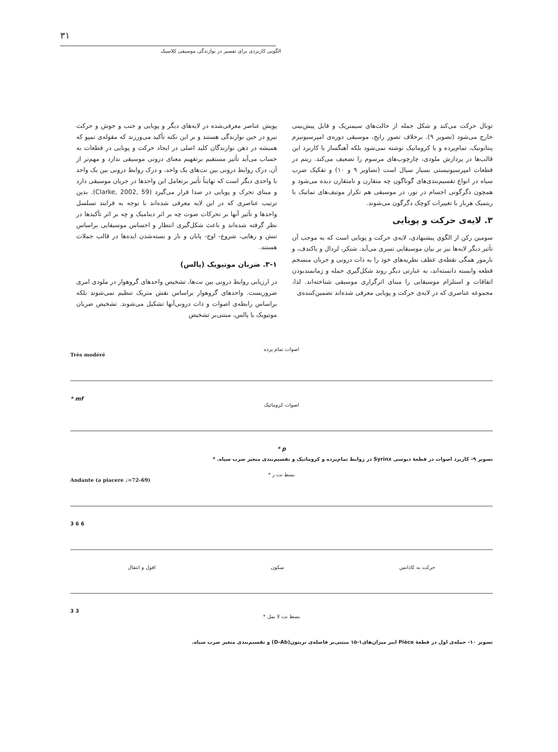۳۱
الگویی کاربردی برای تفسیر در نوازندگی موسیقی کلاسیک
تونال حرکت می‌کند و شکل جمله از حالت‌های سیمتریک و قابل پیش‌بینی خارج می‌شود (تصویر ۹). برخلاف تصور رایج، موسیقی دوره‌ی امپرسیونیزم پنتاتونیک، تمام‌پرده و یا کروماتیک نوشته نمی‌شود بلکه آهنگساز با کاربرد این قالب‌ها در پردازش ملودی، چارچوب‌های مرسوم را تضعیف می‌کند. ریتم در قطعات امپرسیونیستی بسیار سیال است (تصاویر ۹ و ۱۰) و تفکیک ضرب سیاه در انواع تقسیم‌بندی‌های گوناگون چه متقارن و نامتقارن دیده می‌شود و همچون دگرگونی اجسام در نور، در موسیقی هم تکرار موتیف‌های تماتیک یا ریتمیک هربار با تغییرات کوچک دگرگون می‌شوند.
۳. لایه‌ی حرکت و پویایی
سومین رکن از الگوی پیشنهادی، لایه‌ی حرکت و پویایی است که به موجب آن تأثیر دیگر لایه‌ها نیز بر بیان موسیقایی تسری می‌آبد. شنکر، لردال و یاکندف، و نارمور همگی نقطه‌ی عطف نظریه‌های خود را به ذات درونی و جریان منسجم قطعه وابسته دانسته‌اند، به عبارتی دیگر روند شکل‌گیری جمله و زمانمندبودن اتفاقات و استلزام موسیقایی را مبنای اثرگزاری موسیقی شناخته‌اند. لذا، مجموعه عناصری که در لایه‌ی حرکت و پویایی معرفی شده‌اند تضمین‌کننده‌ی
پویش عناصر معرفی‌شده در لایه‌های دیگر و پویایی و جنب و جوش و حرکت نیرو در حین نوازندگی هستند و بر این نکته تأکید می‌ورزند که مقوله‌ی تمپو که همیشه در ذهن نوازندگان کلید اصلی در ایجاد حرکت و پویایی در قطعات به حساب می‌آید تأثیر مستقیم برتفهیم معنای درونی موسیقی ندارد و مهم‌تر از آن، درک روابط درونی بین نت‌های یک واحد، و درک روابط درونی بین یک واحد با واحدی دیگر است که نهایتاً تأثیر برتعامل این واحدها در جریان موسیقی دارد و مبنای تحرک و پویایی در صدا قرار می‌گیرد (Clarke, 2002, 59). بدین ترتیب عناصری که در این لایه معرفی شده‌اند با توجه به فرایند تسلسل واحدها و تأثیر آنها بر تحرکات صوت چه بر اثر دینامیک و چه بر اثر تأکیدها در نظر گرفته شده‌اند و باعث شکل‌گیری انتظار و احساس موسیقایی براساس تنش و رهایی، شروع- اوج- پایان و باز و بسته‌شدن ایده‌ها در قالب جملات هستند.
۳-۱. ضربان موتیویک (پالس)
در ارزیابی روابط درونی بین نت‌ها، تشخیص واحدهای گروهوار در ملودی امری ضروریست. واحدهای گروهوار براساس نقش متریک تنظیم نمی‌شوند بلکه براساس رابطه‌ی اصوات و ذات درونی‌آنها تشکیل می‌شوند. تشخیص ضربان موتیویک یا پالس، مبتنی‌بر تشخیص
اصوات تمام پرده
Très modéré
* mf
اصوات کروماتیک
* p
تصویر ۹- کاربرد اصوات در قطعهٔ دبوسی Syrinx در روابط تمام‌پرده و کروماتیک و تقسیم‌بندی متغیر ضرب سیاه. *
بسط نت ر *
Andante (a piacere ♩=72-69)
3 6 6
حرکت به کادانس سکون افول و انتقال
3 3
بسط نت لا بمل *
تصویر ۱۰- جمله‌ی اول در قطعهٔ Pièce ایبر میزان‌های۱-۱۵ مبتنی‌بر فاصله‌ی تریتون(D-Ab) و تقسیم‌بندی متغیر ضرب سیاه.